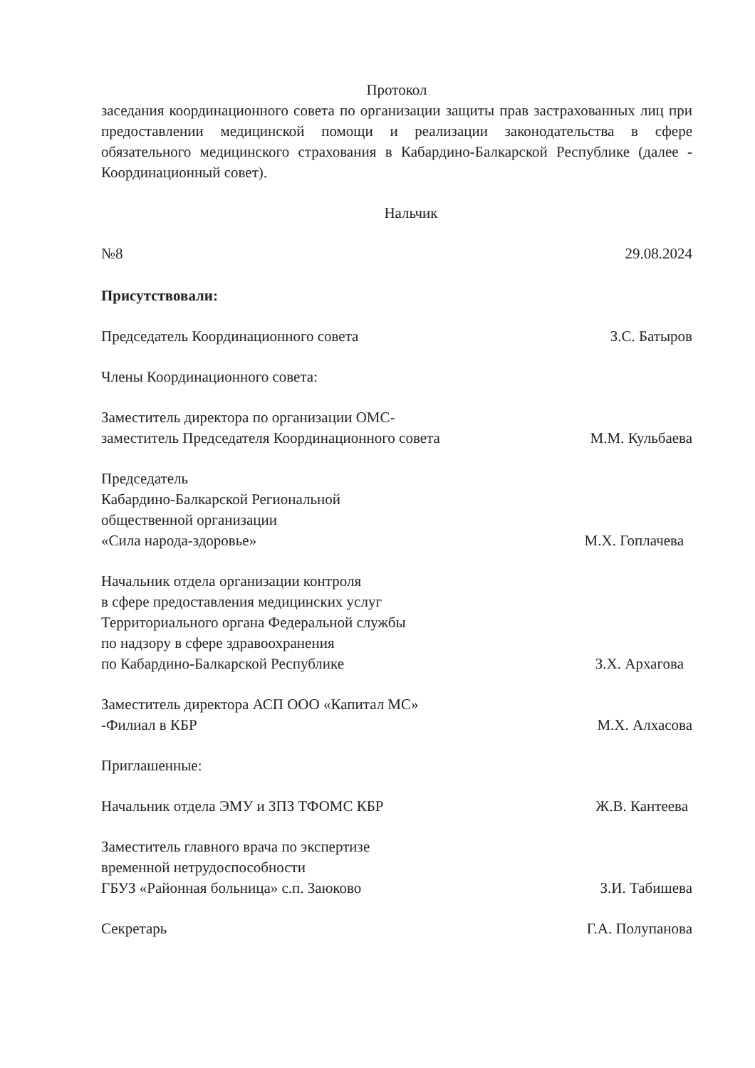Протокол
заседания координационного совета по организации защиты прав застрахованных лиц при предоставлении медицинской помощи и реализации законодательства в сфере обязательного медицинского страхования в Кабардино-Балкарской Республике (далее - Координационный совет).
Нальчик
№8 29.08.2024
Присутствовали:
Председатель Координационного совета З.С. Батыров
Члены Координационного совета:
Заместитель директора по организации ОМС-
заместитель Председателя Координационного совета М.М. Кульбаева
Председатель
Кабардино-Балкарской Региональной
общественной организации
«Сила народа-здоровье» М.Х. Гоплачева
Начальник отдела организации контроля
в сфере предоставления медицинских услуг
Территориального органа Федеральной службы
по надзору в сфере здравоохранения
по Кабардино-Балкарской Республике З.Х. Архагова
Заместитель директора АСП ООО «Капитал МС»
-Филиал в КБР М.Х. Алхасова
Приглашенные:
Начальник отдела ЭМУ и ЗПЗ ТФОМС КБР Ж.В. Кантеева
Заместитель главного врача по экспертизе
временной нетрудоспособности
ГБУЗ «Районная больница» с.п. Заюково З.И. Табишева
Секретарь Г.А. Полупанова